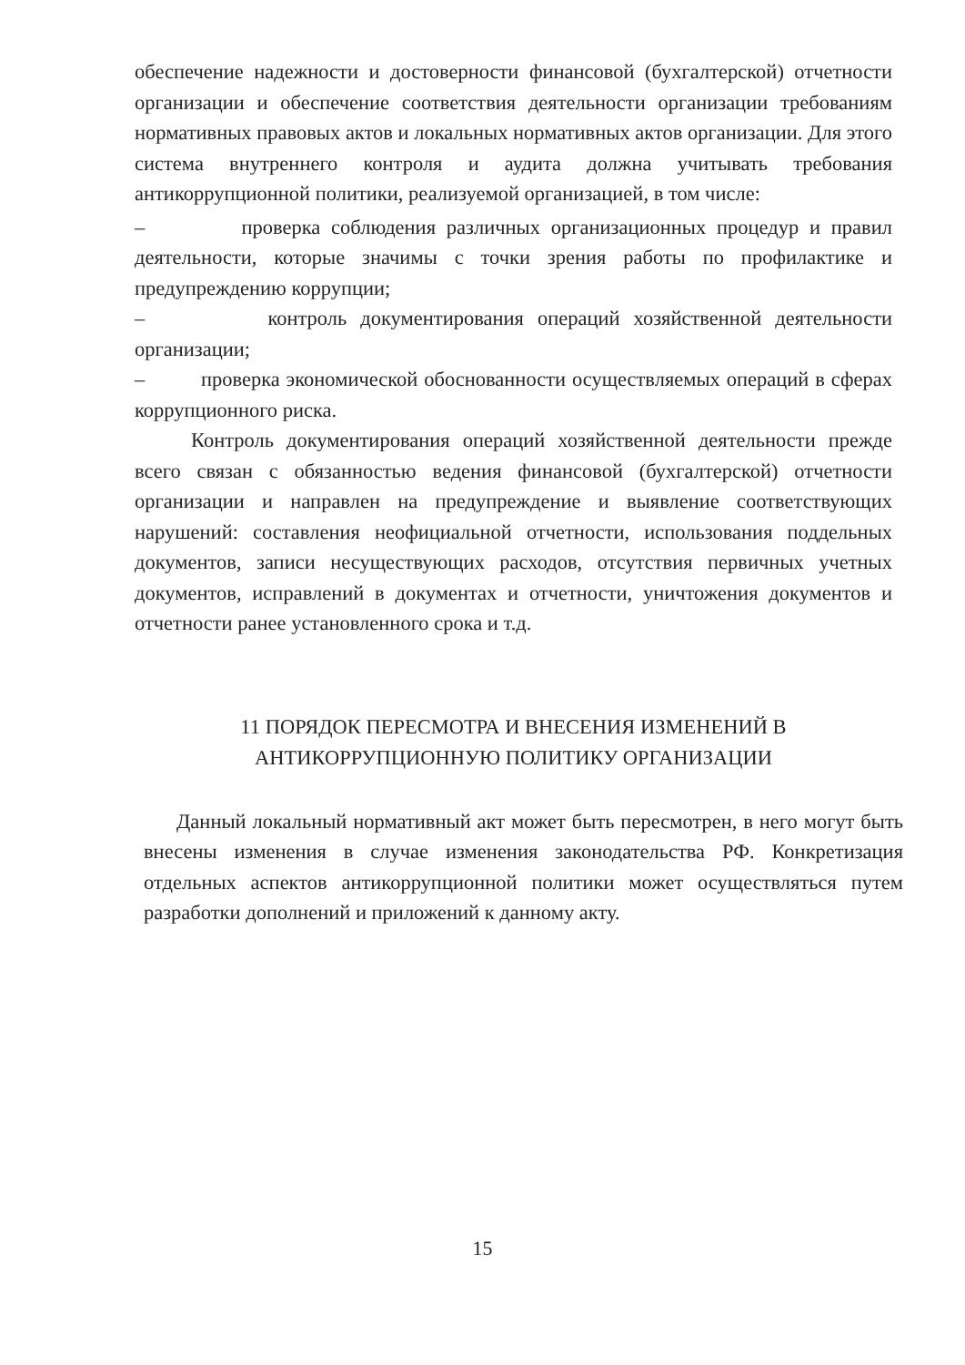обеспечение надежности и достоверности финансовой (бухгалтерской) отчетности организации и обеспечение соответствия деятельности организации требованиям нормативных правовых актов и локальных нормативных актов организации. Для этого система внутреннего контроля и аудита должна учитывать требования антикоррупционной политики, реализуемой организацией, в том числе:
– проверка соблюдения различных организационных процедур и правил деятельности, которые значимы с точки зрения работы по профилактике и предупреждению коррупции;
– контроль документирования операций хозяйственной деятельности организации;
– проверка экономической обоснованности осуществляемых операций в сферах коррупционного риска.
Контроль документирования операций хозяйственной деятельности прежде всего связан с обязанностью ведения финансовой (бухгалтерской) отчетности организации и направлен на предупреждение и выявление соответствующих нарушений: составления неофициальной отчетности, использования поддельных документов, записи несуществующих расходов, отсутствия первичных учетных документов, исправлений в документах и отчетности, уничтожения документов и отчетности ранее установленного срока и т.д.
11 ПОРЯДОК ПЕРЕСМОТРА И ВНЕСЕНИЯ ИЗМЕНЕНИЙ В
АНТИКОРРУПЦИОННУЮ ПОЛИТИКУ ОРГАНИЗАЦИИ
Данный локальный нормативный акт может быть пересмотрен, в него могут быть внесены изменения в случае изменения законодательства РФ. Конкретизация отдельных аспектов антикоррупционной политики может осуществляться путем разработки дополнений и приложений к данному акту.
15